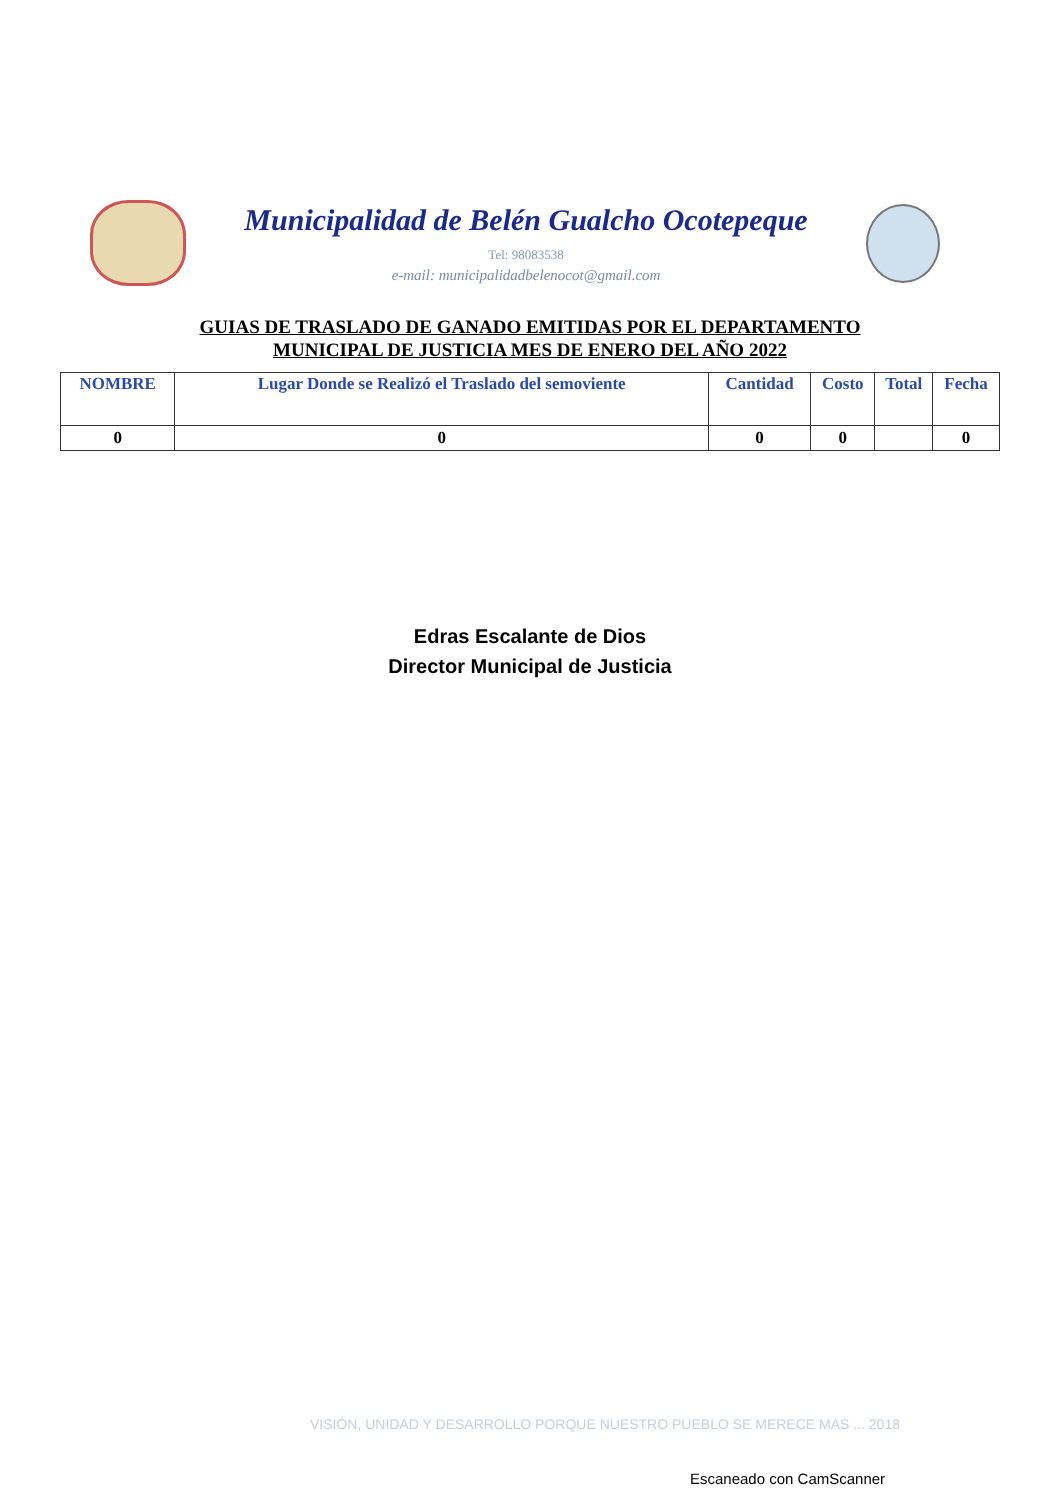Municipalidad de Belén Gualcho Ocotepeque
Tel: 98083538
e-mail: municipalidadbelenocot@gmail.com
GUIAS DE TRASLADO DE GANADO EMITIDAS POR EL DEPARTAMENTO MUNICIPAL DE JUSTICIA MES DE ENERO DEL AÑO 2022
| NOMBRE | Lugar Donde se Realizó el Traslado del semoviente | Cantidad | Costo | Total | Fecha |
| --- | --- | --- | --- | --- | --- |
| 0 | 0 | 0 | 0 | | 0 |
Edras Escalante de Dios
Director Municipal de Justicia
VISIÓN, UNIDAD Y DESARROLLO PORQUE NUESTRO PUEBLO SE MERECE MAS ... 2018
Escaneado con CamScanner